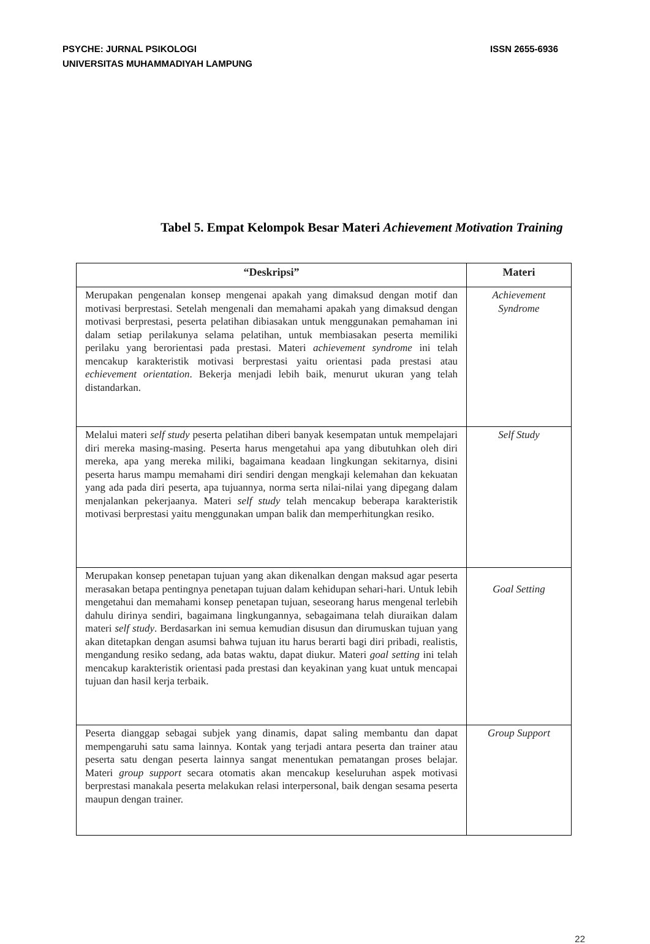ISSN 2655-6936 PSYCHE: JURNAL PSIKOLOGI
UNIVERSITAS MUHAMMADIYAH LAMPUNG
Tabel 5. Empat Kelompok Besar Materi Achievement Motivation Training
| “Deskripsi” | Materi |
| --- | --- |
| Merupakan pengenalan konsep mengenai apakah yang dimaksud dengan motif dan motivasi berprestasi. Setelah mengenali dan memahami apakah yang dimaksud dengan motivasi berprestasi, peserta pelatihan dibiasakan untuk menggunakan pemahaman ini dalam setiap perilakunya selama pelatihan, untuk membiasakan peserta memiliki perilaku yang berorientasi pada prestasi. Materi achievement syndrome ini telah mencakup karakteristik motivasi berprestasi yaitu orientasi pada prestasi atau echievement orientation . Bekerja menjadi lebih baik, menurut ukuran yang telah distandarkan. | Achievement Syndrome |
| Melalui materi self study peserta pelatihan diberi banyak kesempatan untuk mempelajari diri mereka masing-masing. Peserta harus mengetahui apa yang dibutuhkan oleh diri mereka, apa yang mereka miliki, bagaimana keadaan lingkungan sekitarnya, disini peserta harus mampu memahami diri sendiri dengan mengkaji kelemahan dan kekuatan yang ada pada diri peserta, apa tujuannya, norma serta nilai-nilai yang dipegang dalam menjalankan pekerjaanya. Materi self study telah mencakup beberapa karakteristik motivasi berprestasi yaitu menggunakan umpan balik dan memperhitungkan resiko. | Self Study |
| Merupakan konsep penetapan tujuan yang akan dikenalkan dengan maksud agar peserta merasakan betapa pentingnya penetapan tujuan dalam kehidupan sehari-hari. Untuk lebih mengetahui dan memahami konsep penetapan tujuan, seseorang harus mengenal terlebih dahulu dirinya sendiri, bagaimana lingkungannya, sebagaimana telah diuraikan dalam materi self study . Berdasarkan ini semua kemudian disusun dan dirumuskan tujuan yang akan ditetapkan dengan asumsi bahwa tujuan itu harus berarti bagi diri pribadi, realistis, mengandung resiko sedang, ada batas waktu, dapat diukur. Materi goal setting ini telah mencakup karakteristik orientasi pada prestasi dan keyakinan yang kuat untuk mencapai tujuan dan hasil kerja terbaik. | Goal Setting |
| Peserta dianggap sebagai subjek yang dinamis, dapat saling membantu dan dapat mempengaruhi satu sama lainnya. Kontak yang terjadi antara peserta dan trainer atau peserta satu dengan peserta lainnya sangat menentukan pematangan proses belajar. Materi group support secara otomatis akan mencakup keseluruhan aspek motivasi berprestasi manakala peserta melakukan relasi interpersonal, baik dengan sesama peserta maupun dengan trainer. | Group Support |
22